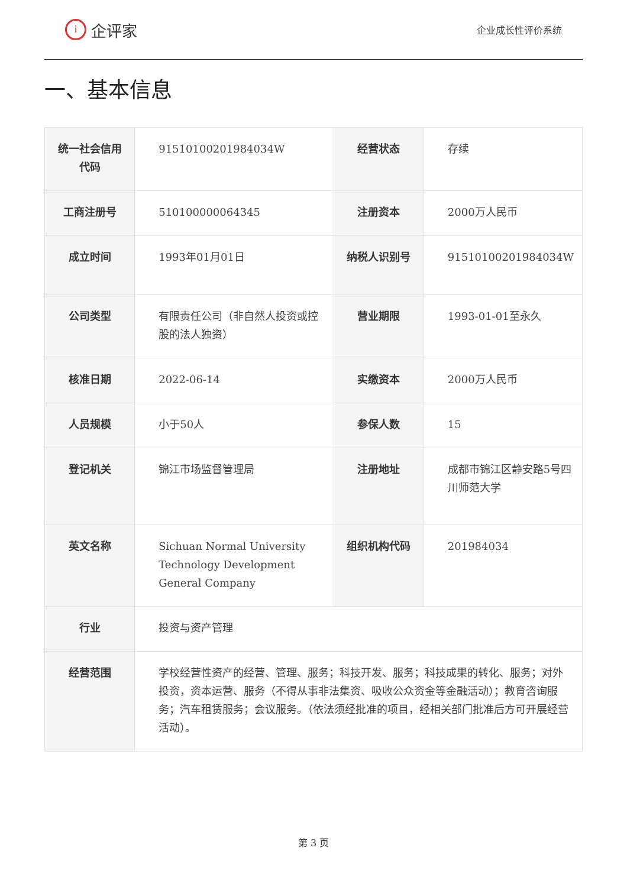i企评家
企业成长性评价系统
一、基本信息
| 统一社会信用代码 | 91510100201984034W | 经营状态 | 存续 |
| 工商注册号 | 510100000064345 | 注册资本 | 2000万人民币 |
| 成立时间 | 1993年01月01日 | 纳税人识别号 | 91510100201984034W |
| 公司类型 | 有限责任公司（非自然人投资或控股的法人独资） | 营业期限 | 1993-01-01至永久 |
| 核准日期 | 2022-06-14 | 实缴资本 | 2000万人民币 |
| 人员规模 | 小于50人 | 参保人数 | 15 |
| 登记机关 | 锦江市场监督管理局 | 注册地址 | 成都市锦江区静安路5号四川师范大学 |
| 英文名称 | Sichuan Normal University Technology Development General Company | 组织机构代码 | 201984034 |
| 行业 | 投资与资产管理 | | |
| 经营范围 | 学校经营性资产的经营、管理、服务；科技开发、服务；科技成果的转化、服务；对外投资，资本运营、服务（不得从事非法集资、吸收公众资金等金融活动）；教育咨询服务；汽车租赁服务；会议服务。（依法须经批准的项目，经相关部门批准后方可开展经营活动）。 | | |
第 3 页